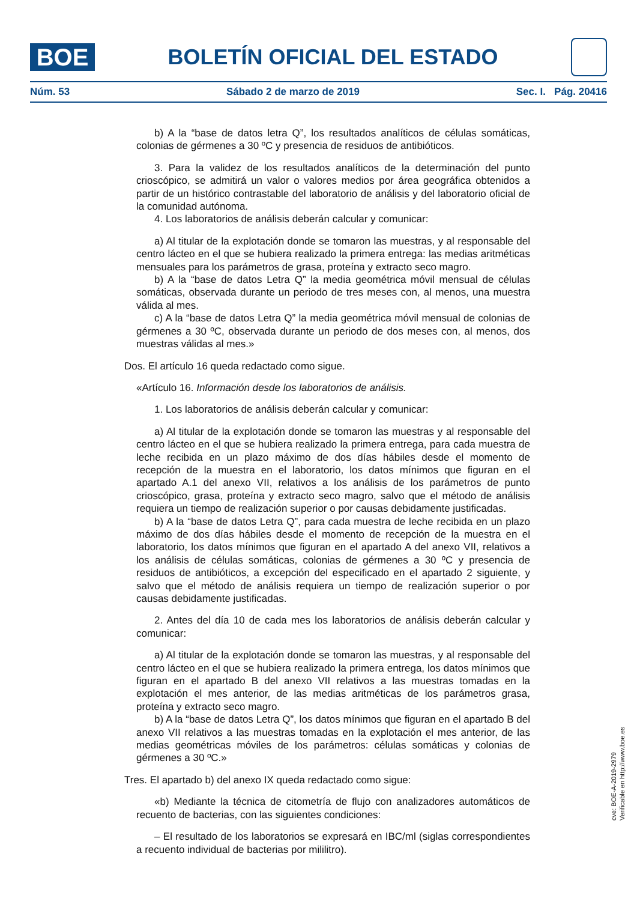BOE
BOLETÍN OFICIAL DEL ESTADO
Núm. 53 Sábado 2 de marzo de 2019 Sec. I. Pág. 20416
b) A la “base de datos letra Q”, los resultados analíticos de células somáticas, colonias de gérmenes a 30 ºC y presencia de residuos de antibióticos.
3. Para la validez de los resultados analíticos de la determinación del punto crioscópico, se admitirá un valor o valores medios por área geográfica obtenidos a partir de un histórico contrastable del laboratorio de análisis y del laboratorio oficial de la comunidad autónoma.
4. Los laboratorios de análisis deberán calcular y comunicar:
a) Al titular de la explotación donde se tomaron las muestras, y al responsable del centro lácteo en el que se hubiera realizado la primera entrega: las medias aritméticas mensuales para los parámetros de grasa, proteína y extracto seco magro.
b) A la “base de datos Letra Q” la media geométrica móvil mensual de células somáticas, observada durante un periodo de tres meses con, al menos, una muestra válida al mes.
c) A la “base de datos Letra Q” la media geométrica móvil mensual de colonias de gérmenes a 30 ºC, observada durante un periodo de dos meses con, al menos, dos muestras válidas al mes.»
Dos. El artículo 16 queda redactado como sigue.
«Artículo 16. Información desde los laboratorios de análisis.
1. Los laboratorios de análisis deberán calcular y comunicar:
a) Al titular de la explotación donde se tomaron las muestras y al responsable del centro lácteo en el que se hubiera realizado la primera entrega, para cada muestra de leche recibida en un plazo máximo de dos días hábiles desde el momento de recepción de la muestra en el laboratorio, los datos mínimos que figuran en el apartado A.1 del anexo VII, relativos a los análisis de los parámetros de punto crioscópico, grasa, proteína y extracto seco magro, salvo que el método de análisis requiera un tiempo de realización superior o por causas debidamente justificadas.
b) A la “base de datos Letra Q”, para cada muestra de leche recibida en un plazo máximo de dos días hábiles desde el momento de recepción de la muestra en el laboratorio, los datos mínimos que figuran en el apartado A del anexo VII, relativos a los análisis de células somáticas, colonias de gérmenes a 30 ºC y presencia de residuos de antibióticos, a excepción del especificado en el apartado 2 siguiente, y salvo que el método de análisis requiera un tiempo de realización superior o por causas debidamente justificadas.
2. Antes del día 10 de cada mes los laboratorios de análisis deberán calcular y comunicar:
a) Al titular de la explotación donde se tomaron las muestras, y al responsable del centro lácteo en el que se hubiera realizado la primera entrega, los datos mínimos que figuran en el apartado B del anexo VII relativos a las muestras tomadas en la explotación el mes anterior, de las medias aritméticas de los parámetros grasa, proteína y extracto seco magro.
b) A la “base de datos Letra Q”, los datos mínimos que figuran en el apartado B del anexo VII relativos a las muestras tomadas en la explotación el mes anterior, de las medias geométricas móviles de los parámetros: células somáticas y colonias de gérmenes a 30 ºC.»
Tres. El apartado b) del anexo IX queda redactado como sigue:
«b) Mediante la técnica de citometría de flujo con analizadores automáticos de recuento de bacterias, con las siguientes condiciones:
– El resultado de los laboratorios se expresará en IBC/ml (siglas correspondientes a recuento individual de bacterias por mililitro).
cve: BOE-A-2019-2979
Verificable en http://www.boe.es